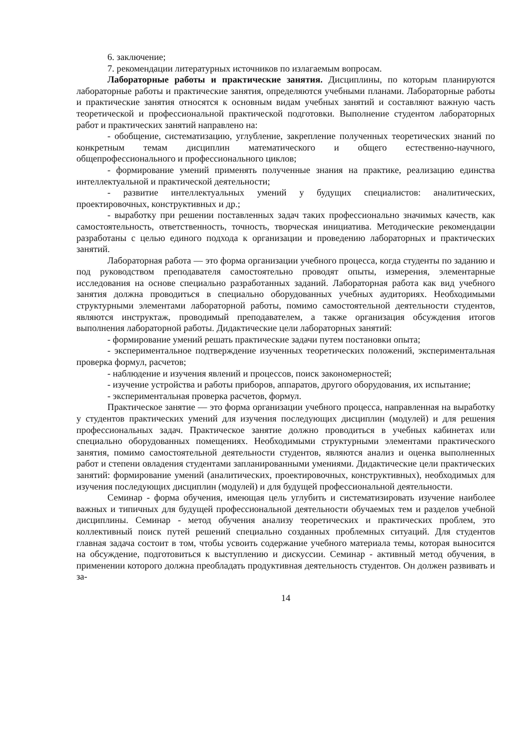6. заключение;
7. рекомендации литературных источников по излагаемым вопросам.
Лабораторные работы и практические занятия. Дисциплины, по которым планируются лабораторные работы и практические занятия, определяются учебными планами. Лабораторные работы и практические занятия относятся к основным видам учебных занятий и составляют важную часть теоретической и профессиональной практической подготовки. Выполнение студентом лабораторных работ и практических занятий направлено на:
- обобщение, систематизацию, углубление, закрепление полученных теоретических знаний по конкретным темам дисциплин математического и общего естественно-научного, общепрофессионального и профессионального циклов;
- формирование умений применять полученные знания на практике, реализацию единства интеллектуальной и практической деятельности;
- развитие интеллектуальных умений у будущих специалистов: аналитических, проектировочных, конструктивных и др.;
- выработку при решении поставленных задач таких профессионально значимых качеств, как самостоятельность, ответственность, точность, творческая инициатива. Методические рекомендации разработаны с целью единого подхода к организации и проведению лабораторных и практических занятий.
Лабораторная работа — это форма организации учебного процесса, когда студенты по заданию и под руководством преподавателя самостоятельно проводят опыты, измерения, элементарные исследования на основе специально разработанных заданий. Лабораторная работа как вид учебного занятия должна проводиться в специально оборудованных учебных аудиториях. Необходимыми структурными элементами лабораторной работы, помимо самостоятельной деятельности студентов, являются инструктаж, проводимый преподавателем, а также организация обсуждения итогов выполнения лабораторной работы. Дидактические цели лабораторных занятий:
- формирование умений решать практические задачи путем постановки опыта;
- экспериментальное подтверждение изученных теоретических положений, экспериментальная проверка формул, расчетов;
- наблюдение и изучения явлений и процессов, поиск закономерностей;
- изучение устройства и работы приборов, аппаратов, другого оборудования, их испытание;
- экспериментальная проверка расчетов, формул.
Практическое занятие — это форма организации учебного процесса, направленная на выработку у студентов практических умений для изучения последующих дисциплин (модулей) и для решения профессиональных задач. Практическое занятие должно проводиться в учебных кабинетах или специально оборудованных помещениях. Необходимыми структурными элементами практического занятия, помимо самостоятельной деятельности студентов, являются анализ и оценка выполненных работ и степени овладения студентами запланированными умениями. Дидактические цели практических занятий: формирование умений (аналитических, проектировочных, конструктивных), необходимых для изучения последующих дисциплин (модулей) и для будущей профессиональной деятельности.
Семинар - форма обучения, имеющая цель углубить и систематизировать изучение наиболее важных и типичных для будущей профессиональной деятельности обучаемых тем и разделов учебной дисциплины. Семинар - метод обучения анализу теоретических и практических проблем, это коллективный поиск путей решений специально созданных проблемных ситуаций. Для студентов главная задача состоит в том, чтобы усвоить содержание учебного материала темы, которая выносится на обсуждение, подготовиться к выступлению и дискуссии. Семинар - активный метод обучения, в применении которого должна преобладать продуктивная деятельность студентов. Он должен развивать и за-
14